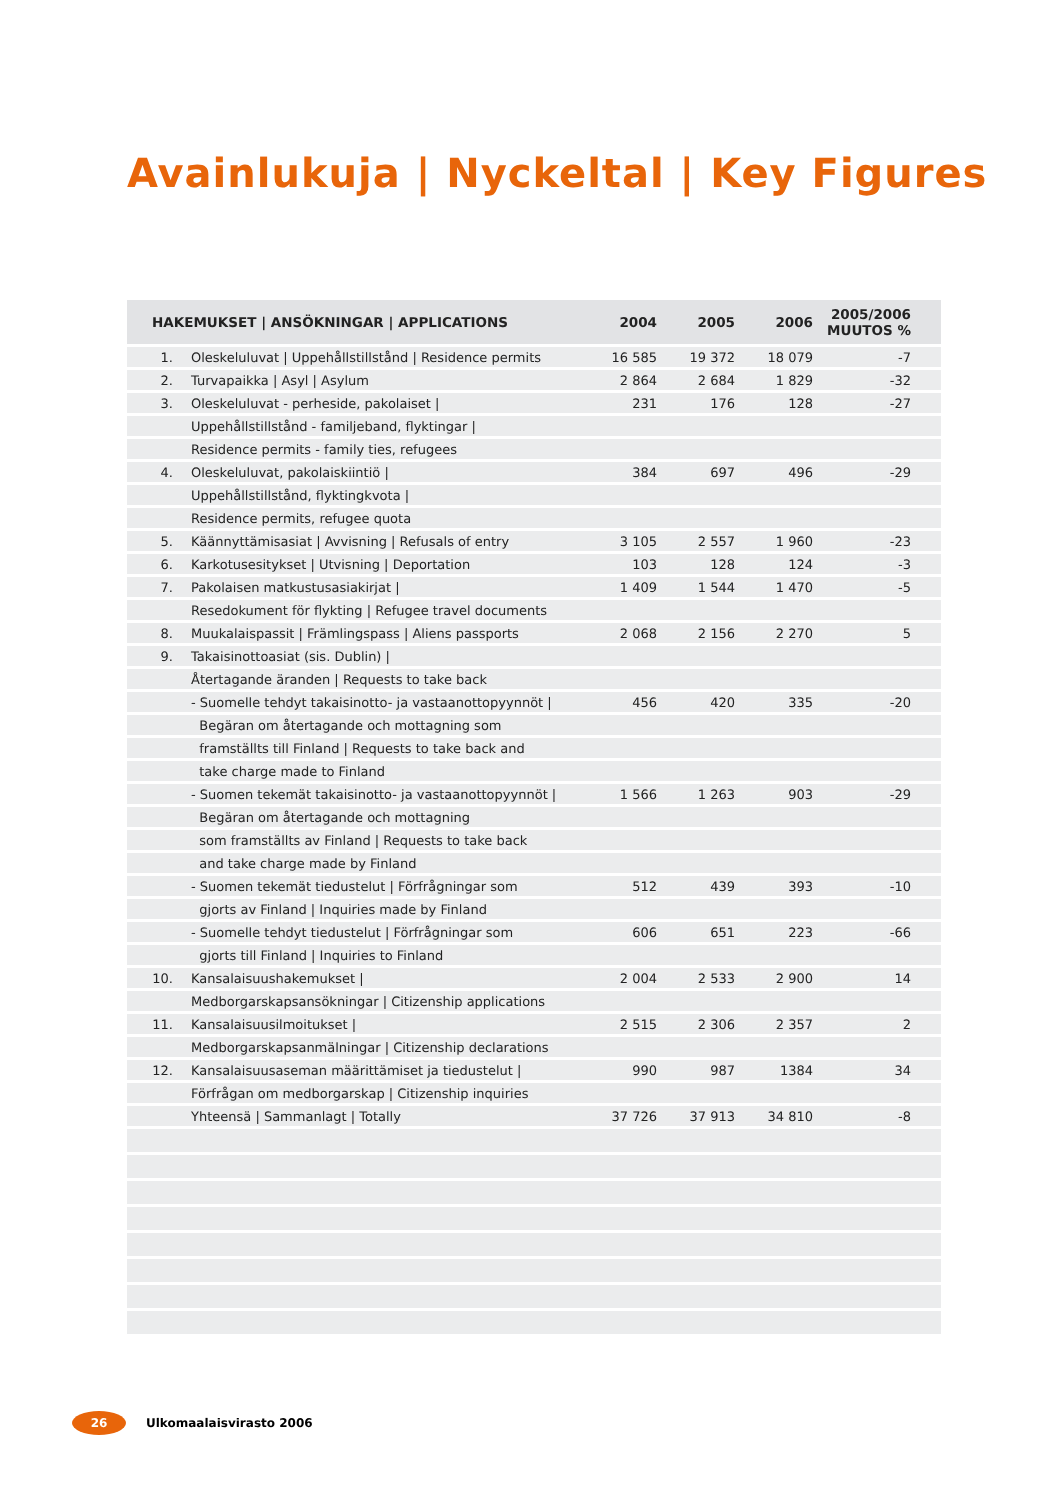Avainlukuja | Nyckeltal | Key Figures
| HAKEMUKSET / ANSÖKNINGAR / APPLICATIONS | | 2004 | 2005 | 2006 | 2005/2006 MUUTOS % |
| --- | --- | --- | --- | --- | --- |
| 1. | Oleskeluluvat / Uppehållstillstånd / Residence permits | 16 585 | 19 372 | 18 079 | -7 |
| 2. | Turvapaikka / Asyl / Asylum | 2 864 | 2 684 | 1 829 | -32 |
| 3. | Oleskeluluvat - perheside, pakolaiset / | 231 | 176 | 128 | -27 |
| | Uppehållstillstånd - familjeband, flyktingar / | | | | |
| | Residence permits - family ties, refugees | | | | |
| 4. | Oleskeluluvat, pakolaiskiintiö / | 384 | 697 | 496 | -29 |
| | Uppehållstillstånd, flyktingkvota / | | | | |
| | Residence permits, refugee quota | | | | |
| 5. | Käännyttämisasiat / Avvisning / Refusals of entry | 3 105 | 2 557 | 1 960 | -23 |
| 6. | Karkotusesitykset / Utvisning / Deportation | 103 | 128 | 124 | -3 |
| 7. | Pakolaisen matkustusasiakirjat / | 1 409 | 1 544 | 1 470 | -5 |
| | Resedokument för flykting / Refugee travel documents | | | | |
| 8. | Muukalaispassit / Främlingspass / Aliens passports | 2 068 | 2 156 | 2 270 | 5 |
| 9. | Takaisinottoasiat (sis. Dublin) / | | | | |
| | Återtagande äranden / Requests to take back | | | | |
| | - Suomelle tehdyt takaisinotto- ja vastaanottopyynnöt / | 456 | 420 | 335 | -20 |
| | Begäran om återtagande och mottagning som | | | | |
| | framställts till Finland / Requests to take back and | | | | |
| | take charge made to Finland | | | | |
| | - Suomen tekemät takaisinotto- ja vastaanottopyynnöt / | 1 566 | 1 263 | 903 | -29 |
| | Begäran om återtagande och mottagning | | | | |
| | som framställts av Finland / Requests to take back | | | | |
| | and take charge made by Finland | | | | |
| | - Suomen tekemät tiedustelut / Förfrågningar som | 512 | 439 | 393 | -10 |
| | gjorts av Finland / Inquiries made by Finland | | | | |
| | - Suomelle tehdyt tiedustelut / Förfrågningar som | 606 | 651 | 223 | -66 |
| | gjorts till Finland / Inquiries to Finland | | | | |
| 10. | Kansalaisuushakemukset / | 2 004 | 2 533 | 2 900 | 14 |
| | Medborgarskapsansökningar / Citizenship applications | | | | |
| 11. | Kansalaisuusilmoitukset / | 2 515 | 2 306 | 2 357 | 2 |
| | Medborgarskapsanmälningar / Citizenship declarations | | | | |
| 12. | Kansalaisuusaseman määrittämiset ja tiedustelut / | 990 | 987 | 1384 | 34 |
| | Förfrågan om medborgarskap / Citizenship inquiries | | | | |
| | Yhteensä / Sammanlagt / Totally | 37 726 | 37 913 | 34 810 | -8 |
26 Ulkomaalaisvirasto 2006